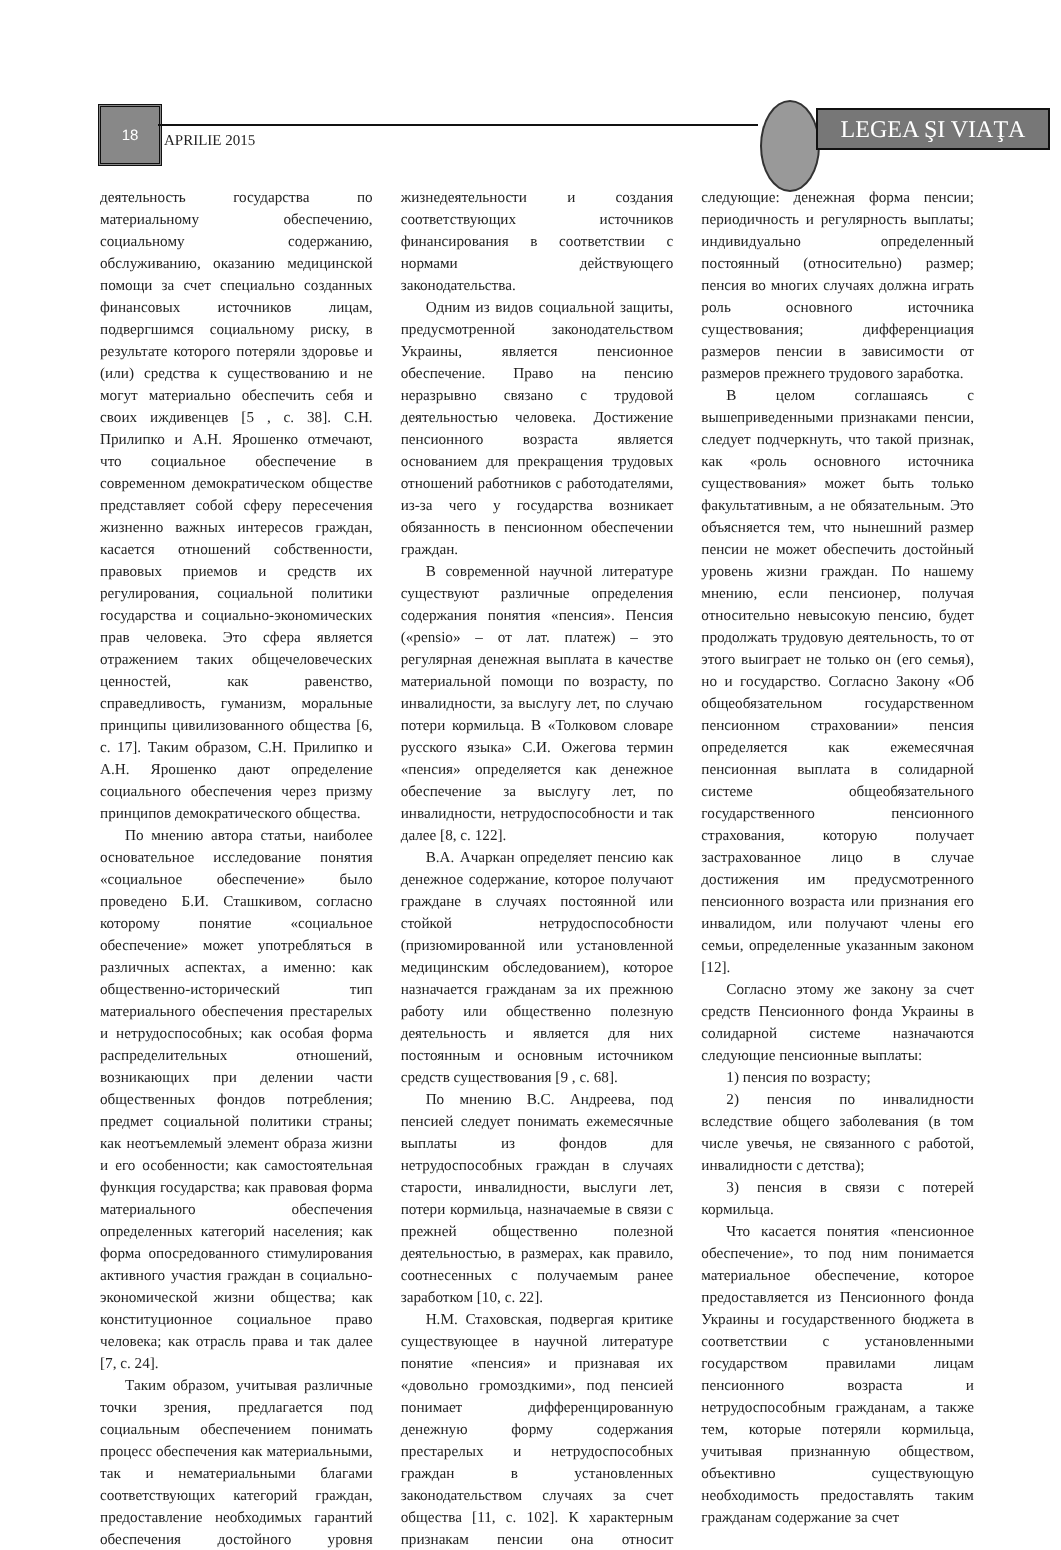18
APRILIE 2015
LEGEA ŞI VIAŢA
деятельность государства по материальному обеспечению, социальному содержанию, обслуживанию, оказанию медицинской помощи за счет специально созданных финансовых источников лицам, подвергшимся социальному риску, в результате которого потеряли здоровье и (или) средства к существованию и не могут материально обеспечить себя и своих иждивенцев [5 , с. 38]. С.Н. Прилипко и А.Н. Ярошенко отмечают, что социальное обеспечение в современном демократическом обществе представляет собой сферу пересечения жизненно важных интересов граждан, касается отношений собственности, правовых приемов и средств их регулирования, социальной политики государства и социально-экономических прав человека. Это сфера является отражением таких общечеловеческих ценностей, как равенство, справедливость, гуманизм, моральные принципы цивилизованного общества [6, с. 17]. Таким образом, С.Н. Прилипко и А.Н. Ярошенко дают определение социального обеспечения через призму принципов демократического общества.
По мнению автора статьи, наиболее основательное исследование понятия «социальное обеспечение» было проведено Б.И. Сташкивом, согласно которому понятие «социальное обеспечение» может употребляться в различных аспектах, а именно: как общественно-исторический тип материального обеспечения престарелых и нетрудоспособных; как особая форма распределительных отношений, возникающих при делении части общественных фондов потребления; предмет социальной политики страны; как неотъемлемый элемент образа жизни и его особенности; как самостоятельная функция государства; как правовая форма материального обеспечения определенных категорий населения; как форма опосредованного стимулирования активного участия граждан в социально-экономической жизни общества; как конституционное социальное право человека; как отрасль права и так далее [7, с. 24].
Таким образом, учитывая различные точки зрения, предлагается под социальным обеспечением понимать процесс обеспечения как материальными, так и нематериальными благами соответствующих категорий граждан, предоставление необходимых гарантий обеспечения достойного уровня жизнедеятельности и создания соответствующих источников финансирования в соответствии с нормами действующего законодательства.
Одним из видов социальной защиты, предусмотренной законодательством Украины, является пенсионное обеспечение. Право на пенсию неразрывно связано с трудовой деятельностью человека. Достижение пенсионного возраста является основанием для прекращения трудовых отношений работников с работодателями, из-за чего у государства возникает обязанность в пенсионном обеспечении граждан.
В современной научной литературе существуют различные определения содержания понятия «пенсия». Пенсия («pensio» – от лат. платеж) – это регулярная денежная выплата в качестве материальной помощи по возрасту, по инвалидности, за выслугу лет, по случаю потери кормильца. В «Толковом словаре русского языка» С.И. Ожегова термин «пенсия» определяется как денежное обеспечение за выслугу лет, по инвалидности, нетрудоспособности и так далее [8, с. 122].
В.А. Ачаркан определяет пенсию как денежное содержание, которое получают граждане в случаях постоянной или стойкой нетрудоспособности (призюмированной или установленной медицинским обследованием), которое назначается гражданам за их прежнюю работу или общественно полезную деятельность и является для них постоянным и основным источником средств существования [9 , с. 68].
По мнению В.С. Андреева, под пенсией следует понимать ежемесячные выплаты из фондов для нетрудоспособных граждан в случаях старости, инвалидности, выслуги лет, потери кормильца, назначаемые в связи с прежней общественно полезной деятельностью, в размерах, как правило, соотнесенных с получаемым ранее заработком [10, с. 22].
Н.М. Стаховская, подвергая критике существующее в научной литературе понятие «пенсия» и признавая их «довольно громоздкими», под пенсией понимает дифференцированную денежную форму содержания престарелых и нетрудоспособных граждан в установленных законодательством случаях за счет общества [11, с. 102]. К характерным признакам пенсии она относит следующие: денежная форма пенсии; периодичность и регулярность выплаты; индивидуально определенный постоянный (относительно) размер; пенсия во многих случаях должна играть роль основного источника существования; дифференциация размеров пенсии в зависимости от размеров прежнего трудового заработка.
В целом соглашаясь с вышеприведенными признаками пенсии, следует подчеркнуть, что такой признак, как «роль основного источника существования» может быть только факультативным, а не обязательным. Это объясняется тем, что нынешний размер пенсии не может обеспечить достойный уровень жизни граждан. По нашему мнению, если пенсионер, получая относительно невысокую пенсию, будет продолжать трудовую деятельность, то от этого выиграет не только он (его семья), но и государство. Согласно Закону «Об общеобязательном государственном пенсионном страховании» пенсия определяется как ежемесячная пенсионная выплата в солидарной системе общеобязательного государственного пенсионного страхования, которую получает застрахованное лицо в случае достижения им предусмотренного пенсионного возраста или признания его инвалидом, или получают члены его семьи, определенные указанным законом [12].
Согласно этому же закону за счет средств Пенсионного фонда Украины в солидарной системе назначаются следующие пенсионные выплаты:
1) пенсия по возрасту;
2) пенсия по инвалидности вследствие общего заболевания (в том числе увечья, не связанного с работой, инвалидности с детства);
3) пенсия в связи с потерей кормильца.
Что касается понятия «пенсионное обеспечение», то под ним понимается материальное обеспечение, которое предоставляется из Пенсионного фонда Украины и государственного бюджета в соответствии с установленными государством правилами лицам пенсионного возраста и нетрудоспособным гражданам, а также тем, которые потеряли кормильца, учитывая признанную обществом, объективно существующую необходимость предоставлять таким гражданам содержание за счет